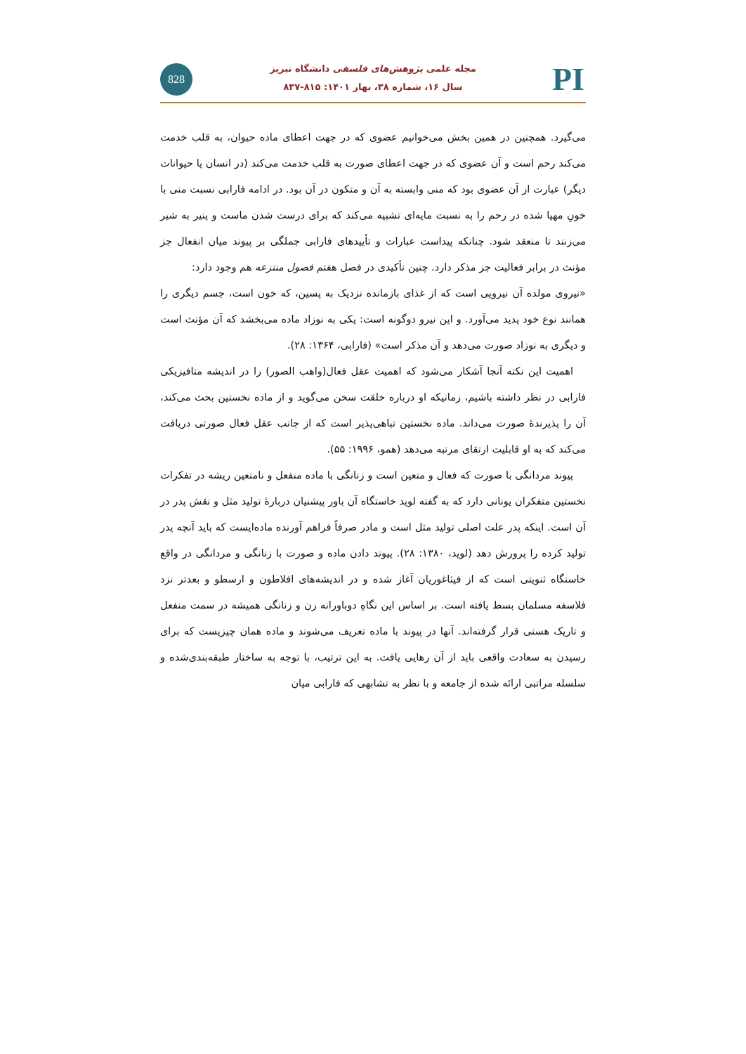828
مجله علمی پژوهش‌های فلسفی دانشگاه تبریز
سال ۱۶، شماره ۳۸، بهار ۱۴۰۱: ۸۱۵-۸۳۷
PI
می‌گیرد. همچنین در همین بخش می‌خوانیم عضوی که در جهت اعطای ماده حیوان، به قلب خدمت می‌کند رحم است و آن عضوی که در جهت اعطای صورت به قلب خدمت می‌کند (در انسان یا حیوانات دیگر) عبارت از آن عضوی بود که منی وابسته به آن و متکون در آن بود. در ادامه فارابی نسبت منی با خونِ مهیا شده در رحم را به نسبت مایه‌ای تشبیه می‌کند که برای درست شدن ماست و پنیر به شیر می‌زنند تا منعقد شود. چنانکه پیداست عبارات و تأییدهای فارابی جملگی بر پیوند میان انفعال جز مؤنث در برابر فعالیت جز مذکر دارد. چنین تأکیدی در فصل هفتم فصول منتزعه هم وجود دارد:
«نیروی مولده آن نیرویی است که از غذای بازمانده نزدیک به پسین، که خون است، جسم دیگری را همانند نوع خود پدید می‌آورد. و این نیرو دوگونه است: یکی به نوزاد ماده می‌بخشد که آن مؤنث است و دیگری به نوزاد صورت می‌دهد و آن مذکر است» (فارابی، ۱۳۶۴: ۲۸).
اهمیت این نکته آنجا آشکار می‌شود که اهمیت عقل فعال(واهب الصور) را در اندیشه متافیزیکی فارابی در نظر داشته باشیم، زمانیکه او درباره خلقت سخن می‌گوید و از ماده نخستین بحث می‌کند، آن را پذیرندۀ صورت می‌داند. ماده نخستین تباهی‌پذیر است که از جانب عقل فعال صورتی دریافت می‌کند که به او قابلیت ارتقای مرتبه می‌دهد (همو، ۱۹۹۶: ۵۵).
پیوند مردانگی با صورت که فعال و متعین است و زنانگی با ماده منفعل و نامتعین ریشه در تفکرات نخستین متفکران یونانی دارد که به گفته لوید خاستگاه آن باور پیشنیان دربارۀ تولید مثل و نقش پدر در آن است. اینکه پدر علت اصلی تولید مثل است و مادر صرفاً فراهم آورنده ماده‌ایست که باید آنچه پدر تولید کرده را پرورش دهد (لوید، ۱۳۸۰: ۲۸). پیوند دادن ماده و صورت با زنانگی و مردانگی در واقع خاستگاه ثنویتی است که از فیثاغوریان آغاز شده و در اندیشه‌های افلاطون و ارسطو و بعدتر نزد فلاسفه مسلمان بسط یافته است. بر اساس این نگاهِ دوباورانه زن و زنانگی همیشه در سمت منفعل و تاریک هستی قرار گرفته‌اند. آنها در پیوند با ماده تعریف می‌شوند و ماده همان چیزیست که برای رسیدن به سعادت واقعی باید از آن رهایی یافت. به این ترتیب، با توجه به ساختار طبقه‌بندی‌شده و سلسله مراتبی ارائه شده از جامعه و با نظر به تشابهی که فارابی میان